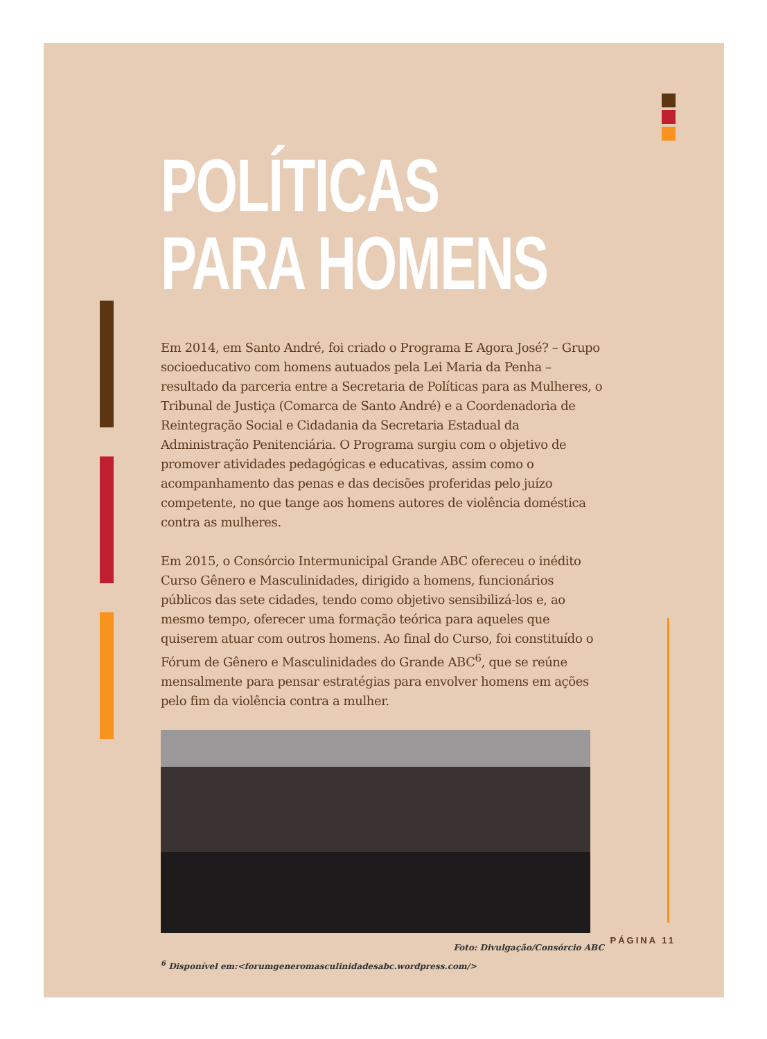POLÍTICAS
PARA HOMENS
Em 2014, em Santo André, foi criado o Programa E Agora José? – Grupo socioeducativo com homens autuados pela Lei Maria da Penha – resultado da parceria entre a Secretaria de Políticas para as Mulheres, o Tribunal de Justiça (Comarca de Santo André) e a Coordenadoria de Reintegração Social e Cidadania da Secretaria Estadual da Administração Penitenciária. O Programa surgiu com o objetivo de promover atividades pedagógicas e educativas, assim como o acompanhamento das penas e das decisões proferidas pelo juízo competente, no que tange aos homens autores de violência doméstica contra as mulheres.
Em 2015, o Consórcio Intermunicipal Grande ABC ofereceu o inédito Curso Gênero e Masculinidades, dirigido a homens, funcionários públicos das sete cidades, tendo como objetivo sensibilizá-los e, ao mesmo tempo, oferecer uma formação teórica para aqueles que quiserem atuar com outros homens. Ao final do Curso, foi constituído o Fórum de Gênero e Masculinidades do Grande ABC<sup>6</sup>, que se reúne mensalmente para pensar estratégias para envolver homens em ações pelo fim da violência contra a mulher.
Foto: Divulgação/Consórcio ABC
<sup>6</sup> Disponível em:<forumgeneromasculinidadesabc.wordpress.com/>
PÁGINA 11